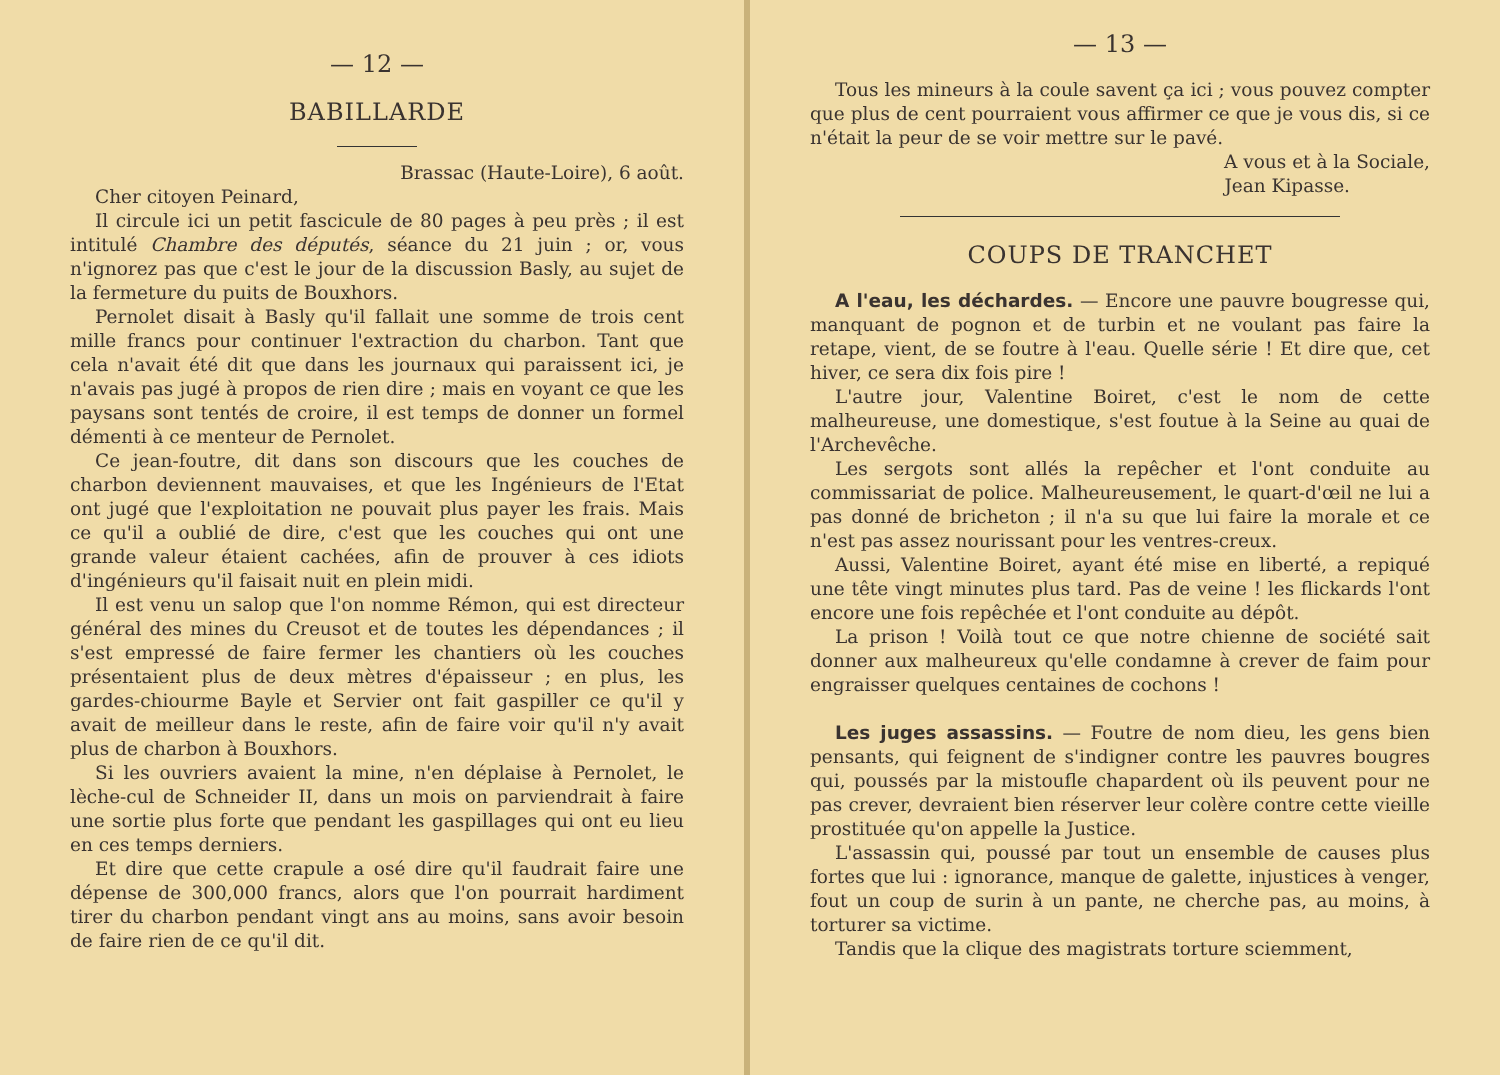— 12 —
BABILLARDE
Brassac (Haute-Loire), 6 août.
Cher citoyen Peinard,
Il circule ici un petit fascicule de 80 pages à peu près ; il est intitulé Chambre des députés, séance du 21 juin ; or, vous n'ignorez pas que c'est le jour de la discussion Basly, au sujet de la fermeture du puits de Bouxhors.
Pernolet disait à Basly qu'il fallait une somme de trois cent mille francs pour continuer l'extraction du charbon. Tant que cela n'avait été dit que dans les journaux qui paraissent ici, je n'avais pas jugé à propos de rien dire ; mais en voyant ce que les paysans sont tentés de croire, il est temps de donner un formel démenti à ce menteur de Pernolet.
Ce jean-foutre, dit dans son discours que les couches de charbon deviennent mauvaises, et que les Ingénieurs de l'Etat ont jugé que l'exploitation ne pouvait plus payer les frais. Mais ce qu'il a oublié de dire, c'est que les couches qui ont une grande valeur étaient cachées, afin de prouver à ces idiots d'ingénieurs qu'il faisait nuit en plein midi.
Il est venu un salop que l'on nomme Rémon, qui est directeur général des mines du Creusot et de toutes les dépendances ; il s'est empressé de faire fermer les chantiers où les couches présentaient plus de deux mètres d'épaisseur ; en plus, les gardes-chiourme Bayle et Servier ont fait gaspiller ce qu'il y avait de meilleur dans le reste, afin de faire voir qu'il n'y avait plus de charbon à Bouxhors.
Si les ouvriers avaient la mine, n'en déplaise à Pernolet, le lèche-cul de Schneider II, dans un mois on parviendrait à faire une sortie plus forte que pendant les gaspillages qui ont eu lieu en ces temps derniers.
Et dire que cette crapule a osé dire qu'il faudrait faire une dépense de 300,000 francs, alors que l'on pourrait hardiment tirer du charbon pendant vingt ans au moins, sans avoir besoin de faire rien de ce qu'il dit.
— 13 —
Tous les mineurs à la coule savent ça ici ; vous pouvez compter que plus de cent pourraient vous affirmer ce que je vous dis, si ce n'était la peur de se voir mettre sur le pavé.
A vous et à la Sociale,
Jean Kipasse.
COUPS DE TRANCHET
A l'eau, les déchardes. — Encore une pauvre bougresse qui, manquant de pognon et de turbin et ne voulant pas faire la retape, vient, de se foutre à l'eau. Quelle série ! Et dire que, cet hiver, ce sera dix fois pire !
L'autre jour, Valentine Boiret, c'est le nom de cette malheureuse, une domestique, s'est foutue à la Seine au quai de l'Archevêche.
Les sergots sont allés la repêcher et l'ont conduite au commissariat de police. Malheureusement, le quart-d'œil ne lui a pas donné de bricheton ; il n'a su que lui faire la morale et ce n'est pas assez nourissant pour les ventres-creux.
Aussi, Valentine Boiret, ayant été mise en liberté, a repiqué une tête vingt minutes plus tard. Pas de veine ! les flickards l'ont encore une fois repêchée et l'ont conduite au dépôt.
La prison ! Voilà tout ce que notre chienne de société sait donner aux malheureux qu'elle condamne à crever de faim pour engraisser quelques centaines de cochons !
Les juges assassins. — Foutre de nom dieu, les gens bien pensants, qui feignent de s'indigner contre les pauvres bougres qui, poussés par la mistoufle chapardent où ils peuvent pour ne pas crever, devraient bien réserver leur colère contre cette vieille prostituée qu'on appelle la Justice.
L'assassin qui, poussé par tout un ensemble de causes plus fortes que lui : ignorance, manque de galette, injustices à venger, fout un coup de surin à un pante, ne cherche pas, au moins, à torturer sa victime.
Tandis que la clique des magistrats torture sciemment,